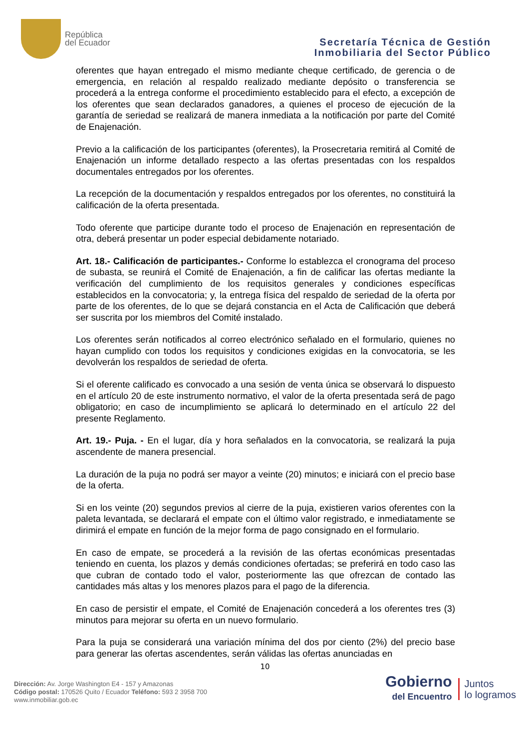República
del Ecuador
Secretaría Técnica de Gestión
Inmobiliaria del Sector Público
oferentes que hayan entregado el mismo mediante cheque certificado, de gerencia o de emergencia, en relación al respaldo realizado mediante depósito o transferencia se procederá a la entrega conforme el procedimiento establecido para el efecto, a excepción de los oferentes que sean declarados ganadores, a quienes el proceso de ejecución de la garantía de seriedad se realizará de manera inmediata a la notificación por parte del Comité de Enajenación.
Previo a la calificación de los participantes (oferentes), la Prosecretaria remitirá al Comité de Enajenación un informe detallado respecto a las ofertas presentadas con los respaldos documentales entregados por los oferentes.
La recepción de la documentación y respaldos entregados por los oferentes, no constituirá la calificación de la oferta presentada.
Todo oferente que participe durante todo el proceso de Enajenación en representación de otra, deberá presentar un poder especial debidamente notariado.
Art. 18.- Calificación de participantes.- Conforme lo establezca el cronograma del proceso de subasta, se reunirá el Comité de Enajenación, a fin de calificar las ofertas mediante la verificación del cumplimiento de los requisitos generales y condiciones específicas establecidos en la convocatoria; y, la entrega física del respaldo de seriedad de la oferta por parte de los oferentes, de lo que se dejará constancia en el Acta de Calificación que deberá ser suscrita por los miembros del Comité instalado.
Los oferentes serán notificados al correo electrónico señalado en el formulario, quienes no hayan cumplido con todos los requisitos y condiciones exigidas en la convocatoria, se les devolverán los respaldos de seriedad de oferta.
Si el oferente calificado es convocado a una sesión de venta única se observará lo dispuesto en el artículo 20 de este instrumento normativo, el valor de la oferta presentada será de pago obligatorio; en caso de incumplimiento se aplicará lo determinado en el artículo 22 del presente Reglamento.
Art. 19.- Puja. - En el lugar, día y hora señalados en la convocatoria, se realizará la puja ascendente de manera presencial.
La duración de la puja no podrá ser mayor a veinte (20) minutos; e iniciará con el precio base de la oferta.
Si en los veinte (20) segundos previos al cierre de la puja, existieren varios oferentes con la paleta levantada, se declarará el empate con el último valor registrado, e inmediatamente se dirimirá el empate en función de la mejor forma de pago consignado en el formulario.
En caso de empate, se procederá a la revisión de las ofertas económicas presentadas teniendo en cuenta, los plazos y demás condiciones ofertadas; se preferirá en todo caso las que cubran de contado todo el valor, posteriormente las que ofrezcan de contado las cantidades más altas y los menores plazos para el pago de la diferencia.
En caso de persistir el empate, el Comité de Enajenación concederá a los oferentes tres (3) minutos para mejorar su oferta en un nuevo formulario.
Para la puja se considerará una variación mínima del dos por ciento (2%) del precio base para generar las ofertas ascendentes, serán válidas las ofertas anunciadas en
10
Dirección: Av. Jorge Washington E4 - 157 y Amazonas
Código postal: 170526 Quito / Ecuador Teléfono: 593 2 3958 700
www.inmobiliar.gob.ec
Gobierno
del Encuentro
Juntos
lo logramos